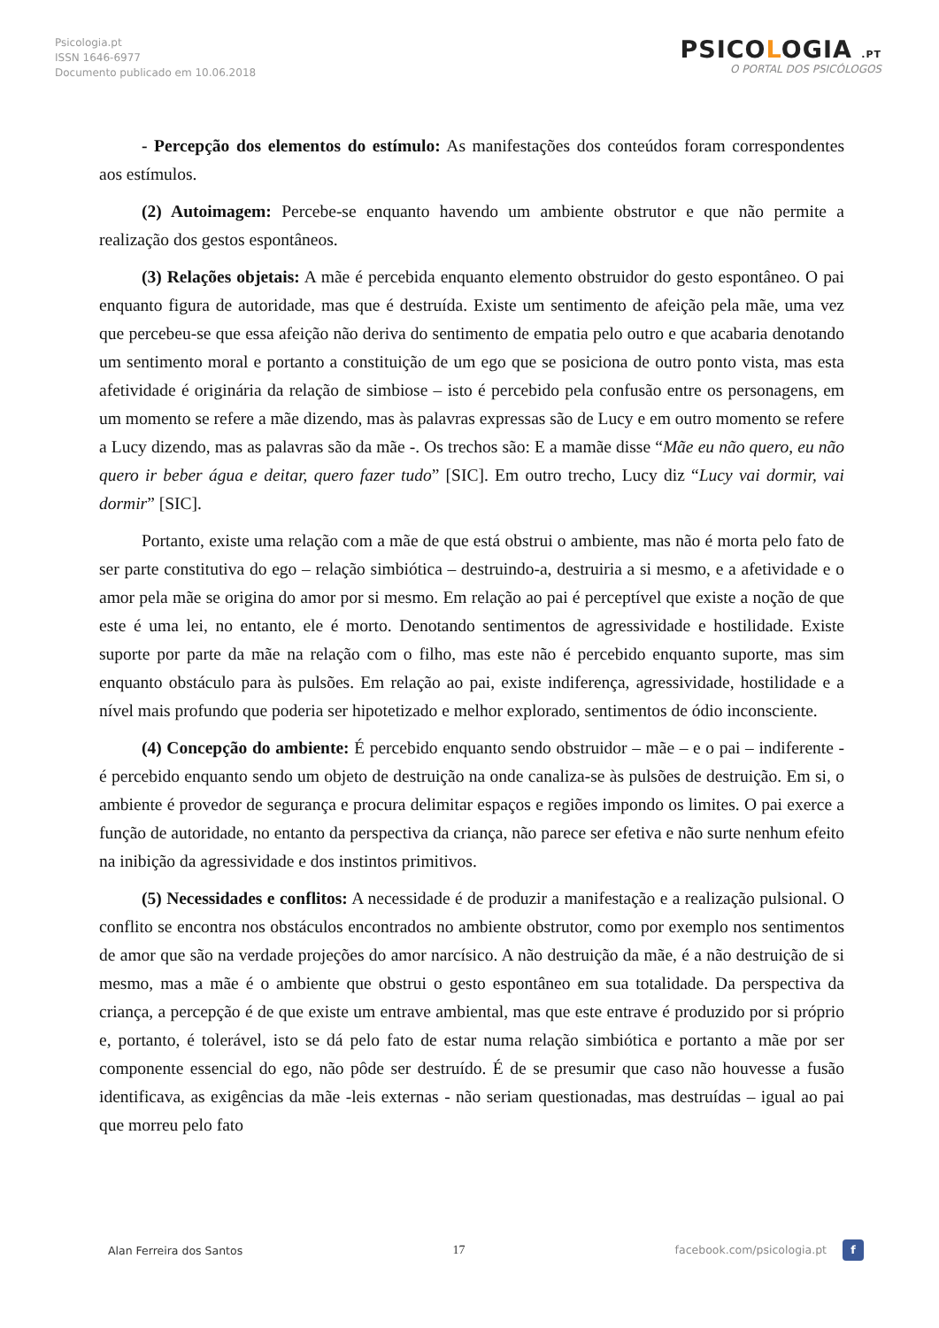Psicologia.pt
ISSN 1646-6977
Documento publicado em 10.06.2018
PSICOLOGIA .PT
O PORTAL DOS PSICÓLOGOS
- Percepção dos elementos do estímulo: As manifestações dos conteúdos foram correspondentes aos estímulos.
(2) Autoimagem: Percebe-se enquanto havendo um ambiente obstrutor e que não permite a realização dos gestos espontâneos.
(3) Relações objetais: A mãe é percebida enquanto elemento obstruidor do gesto espontâneo. O pai enquanto figura de autoridade, mas que é destruída. Existe um sentimento de afeição pela mãe, uma vez que percebeu-se que essa afeição não deriva do sentimento de empatia pelo outro e que acabaria denotando um sentimento moral e portanto a constituição de um ego que se posiciona de outro ponto vista, mas esta afetividade é originária da relação de simbiose – isto é percebido pela confusão entre os personagens, em um momento se refere a mãe dizendo, mas às palavras expressas são de Lucy e em outro momento se refere a Lucy dizendo, mas as palavras são da mãe -. Os trechos são: E a mamãe disse “Mãe eu não quero, eu não quero ir beber água e deitar, quero fazer tudo” [SIC]. Em outro trecho, Lucy diz “Lucy vai dormir, vai dormir” [SIC].
Portanto, existe uma relação com a mãe de que está obstrui o ambiente, mas não é morta pelo fato de ser parte constitutiva do ego – relação simbiótica – destruindo-a, destruiria a si mesmo, e a afetividade e o amor pela mãe se origina do amor por si mesmo. Em relação ao pai é perceptível que existe a noção de que este é uma lei, no entanto, ele é morto. Denotando sentimentos de agressividade e hostilidade. Existe suporte por parte da mãe na relação com o filho, mas este não é percebido enquanto suporte, mas sim enquanto obstáculo para às pulsões. Em relação ao pai, existe indiferença, agressividade, hostilidade e a nível mais profundo que poderia ser hipotetizado e melhor explorado, sentimentos de ódio inconsciente.
(4) Concepção do ambiente: É percebido enquanto sendo obstruidor – mãe – e o pai – indiferente - é percebido enquanto sendo um objeto de destruição na onde canaliza-se às pulsões de destruição. Em si, o ambiente é provedor de segurança e procura delimitar espaços e regiões impondo os limites. O pai exerce a função de autoridade, no entanto da perspectiva da criança, não parece ser efetiva e não surte nenhum efeito na inibição da agressividade e dos instintos primitivos.
(5) Necessidades e conflitos: A necessidade é de produzir a manifestação e a realização pulsional. O conflito se encontra nos obstáculos encontrados no ambiente obstrutor, como por exemplo nos sentimentos de amor que são na verdade projeções do amor narcísico. A não destruição da mãe, é a não destruição de si mesmo, mas a mãe é o ambiente que obstrui o gesto espontâneo em sua totalidade. Da perspectiva da criança, a percepção é de que existe um entrave ambiental, mas que este entrave é produzido por si próprio e, portanto, é tolerável, isto se dá pelo fato de estar numa relação simbiótica e portanto a mãe por ser componente essencial do ego, não pôde ser destruído. É de se presumir que caso não houvesse a fusão identificava, as exigências da mãe -leis externas - não seriam questionadas, mas destruídas – igual ao pai que morreu pelo fato
Alan Ferreira dos Santos 17 facebook.com/psicologia.pt f